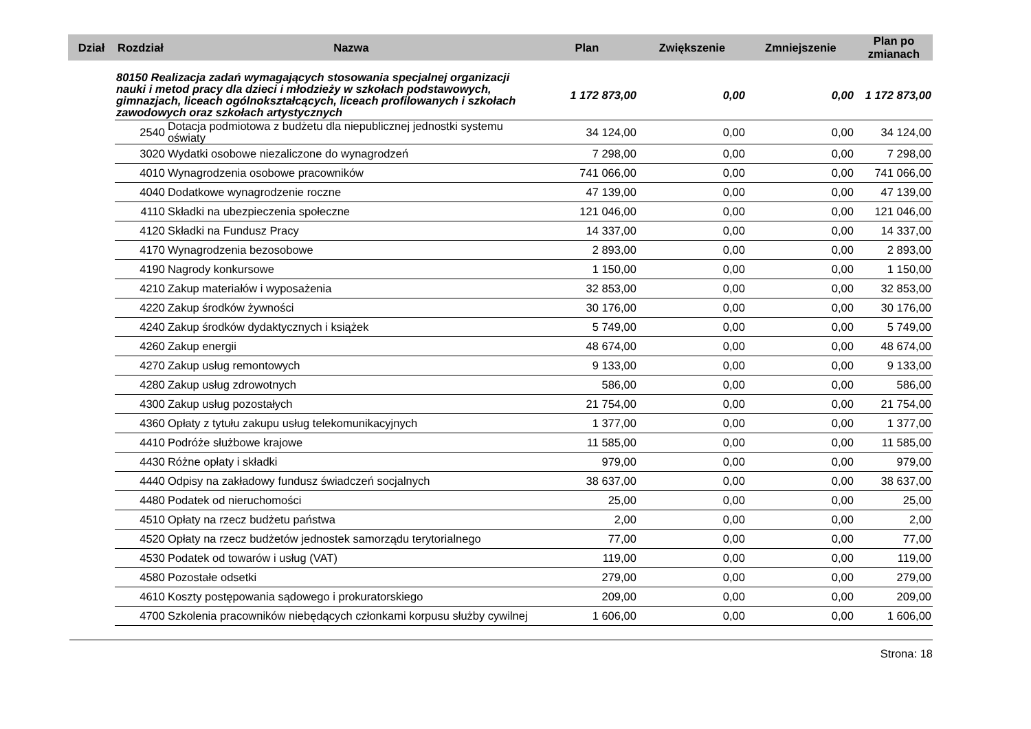| Dział | Rozdział | Nazwa | Plan | Zwiększenie | Zmniejszenie | Plan po zmianach |
| --- | --- | --- | --- | --- | --- | --- |
| | 80150 Realizacja zadań wymagających stosowania specjalnej organizacji nauki i metod pracy dla dzieci i młodzieży w szkołach podstawowych, gimnazjach, liceach ogólnokształcących, liceach profilowanych i szkołach zawodowych oraz szkołach artystycznych | | 1 172 873,00 | 0,00 | 0,00 | 1 172 873,00 |
| | 2540 | Dotacja podmiotowa z budżetu dla niepublicznej jednostki systemu oświaty | 34 124,00 | 0,00 | 0,00 | 34 124,00 |
| | 3020 | Wydatki osobowe niezaliczone do wynagrodzeń | 7 298,00 | 0,00 | 0,00 | 7 298,00 |
| | 4010 | Wynagrodzenia osobowe pracowników | 741 066,00 | 0,00 | 0,00 | 741 066,00 |
| | 4040 | Dodatkowe wynagrodzenie roczne | 47 139,00 | 0,00 | 0,00 | 47 139,00 |
| | 4110 | Składki na ubezpieczenia społeczne | 121 046,00 | 0,00 | 0,00 | 121 046,00 |
| | 4120 | Składki na Fundusz Pracy | 14 337,00 | 0,00 | 0,00 | 14 337,00 |
| | 4170 | Wynagrodzenia bezosobowe | 2 893,00 | 0,00 | 0,00 | 2 893,00 |
| | 4190 | Nagrody konkursowe | 1 150,00 | 0,00 | 0,00 | 1 150,00 |
| | 4210 | Zakup materiałów i wyposażenia | 32 853,00 | 0,00 | 0,00 | 32 853,00 |
| | 4220 | Zakup środków żywności | 30 176,00 | 0,00 | 0,00 | 30 176,00 |
| | 4240 | Zakup środków dydaktycznych i książek | 5 749,00 | 0,00 | 0,00 | 5 749,00 |
| | 4260 | Zakup energii | 48 674,00 | 0,00 | 0,00 | 48 674,00 |
| | 4270 | Zakup usług remontowych | 9 133,00 | 0,00 | 0,00 | 9 133,00 |
| | 4280 | Zakup usług zdrowotnych | 586,00 | 0,00 | 0,00 | 586,00 |
| | 4300 | Zakup usług pozostałych | 21 754,00 | 0,00 | 0,00 | 21 754,00 |
| | 4360 | Opłaty z tytułu zakupu usług telekomunikacyjnych | 1 377,00 | 0,00 | 0,00 | 1 377,00 |
| | 4410 | Podróże służbowe krajowe | 11 585,00 | 0,00 | 0,00 | 11 585,00 |
| | 4430 | Różne opłaty i składki | 979,00 | 0,00 | 0,00 | 979,00 |
| | 4440 | Odpisy na zakładowy fundusz świadczeń socjalnych | 38 637,00 | 0,00 | 0,00 | 38 637,00 |
| | 4480 | Podatek od nieruchomości | 25,00 | 0,00 | 0,00 | 25,00 |
| | 4510 | Opłaty na rzecz budżetu państwa | 2,00 | 0,00 | 0,00 | 2,00 |
| | 4520 | Opłaty na rzecz budżetów jednostek samorządu terytorialnego | 77,00 | 0,00 | 0,00 | 77,00 |
| | 4530 | Podatek od towarów i usług (VAT) | 119,00 | 0,00 | 0,00 | 119,00 |
| | 4580 | Pozostałe odsetki | 279,00 | 0,00 | 0,00 | 279,00 |
| | 4610 | Koszty postępowania sądowego i prokuratorskiego | 209,00 | 0,00 | 0,00 | 209,00 |
| | 4700 | Szkolenia pracowników niebędących członkami korpusu służby cywilnej | 1 606,00 | 0,00 | 0,00 | 1 606,00 |
Strona: 18